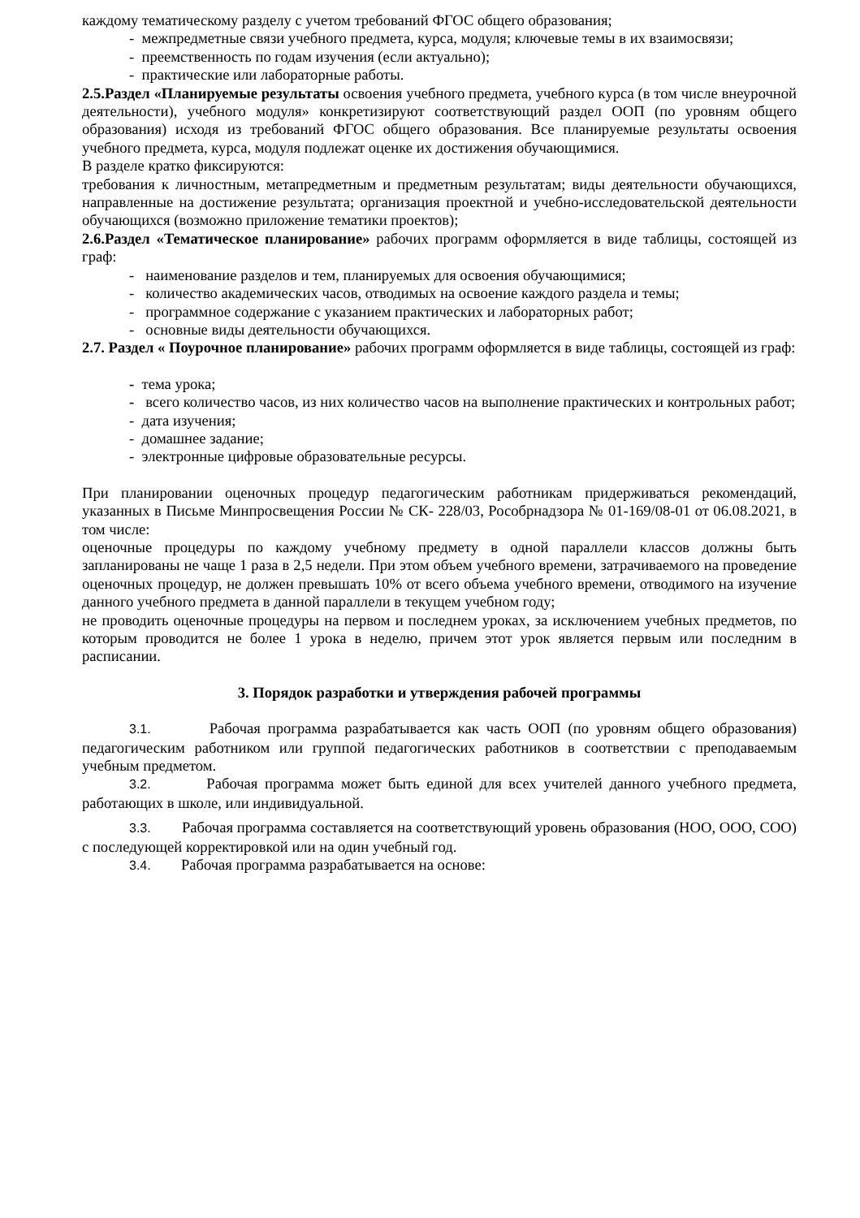каждому тематическому разделу с учетом требований ФГОС общего образования;
- межпредметные связи учебного предмета, курса, модуля; ключевые темы в их взаимосвязи;
- преемственность по годам изучения (если актуально);
- практические или лабораторные работы.
2.5.Раздел «Планируемые результаты освоения учебного предмета, учебного курса (в том числе внеурочной деятельности), учебного модуля» конкретизируют соответствующий раздел ООП (по уровням общего образования) исходя из требований ФГОС общего образования. Все планируемые результаты освоения учебного предмета, курса, модуля подлежат оценке их достижения обучающимися.
В разделе кратко фиксируются:
требования к личностным, метапредметным и предметным результатам; виды деятельности обучающихся, направленные на достижение результата; организация проектной и учебно-исследовательской деятельности обучающихся (возможно приложение тематики проектов);
2.6.Раздел «Тематическое планирование» рабочих программ оформляется в виде таблицы, состоящей из граф:
- наименование разделов и тем, планируемых для освоения обучающимися;
- количество академических часов, отводимых на освоение каждого раздела и темы;
- программное содержание с указанием практических и лабораторных работ;
- основные виды деятельности обучающихся.
2.7. Раздел « Поурочное планирование» рабочих программ оформляется в виде таблицы, состоящей из граф:
- тема урока;
- всего количество часов, из них количество часов на выполнение практических и контрольных работ;
- дата изучения;
- домашнее задание;
- электронные цифровые образовательные ресурсы.
При планировании оценочных процедур педагогическим работникам придерживаться рекомендаций, указанных в Письме Минпросвещения России № СК- 228/03, Рособрнадзора № 01-169/08-01 от 06.08.2021, в том числе:
оценочные процедуры по каждому учебному предмету в одной параллели классов должны быть запланированы не чаще 1 раза в 2,5 недели. При этом объем учебного времени, затрачиваемого на проведение оценочных процедур, не должен превышать 10% от всего объема учебного времени, отводимого на изучение данного учебного предмета в данной параллели в текущем учебном году;
не проводить оценочные процедуры на первом и последнем уроках, за исключением учебных предметов, по которым проводится не более 1 урока в неделю, причем этот урок является первым или последним в расписании.
3. Порядок разработки и утверждения рабочей программы
3.1. Рабочая программа разрабатывается как часть ООП (по уровням общего образования) педагогическим работником или группой педагогических работников в соответствии с преподаваемым учебным предметом.
3.2. Рабочая программа может быть единой для всех учителей данного учебного предмета, работающих в школе, или индивидуальной.
3.3. Рабочая программа составляется на соответствующий уровень образования (НОО, ООО, СОО) с последующей корректировкой или на один учебный год.
3.4. Рабочая программа разрабатывается на основе: